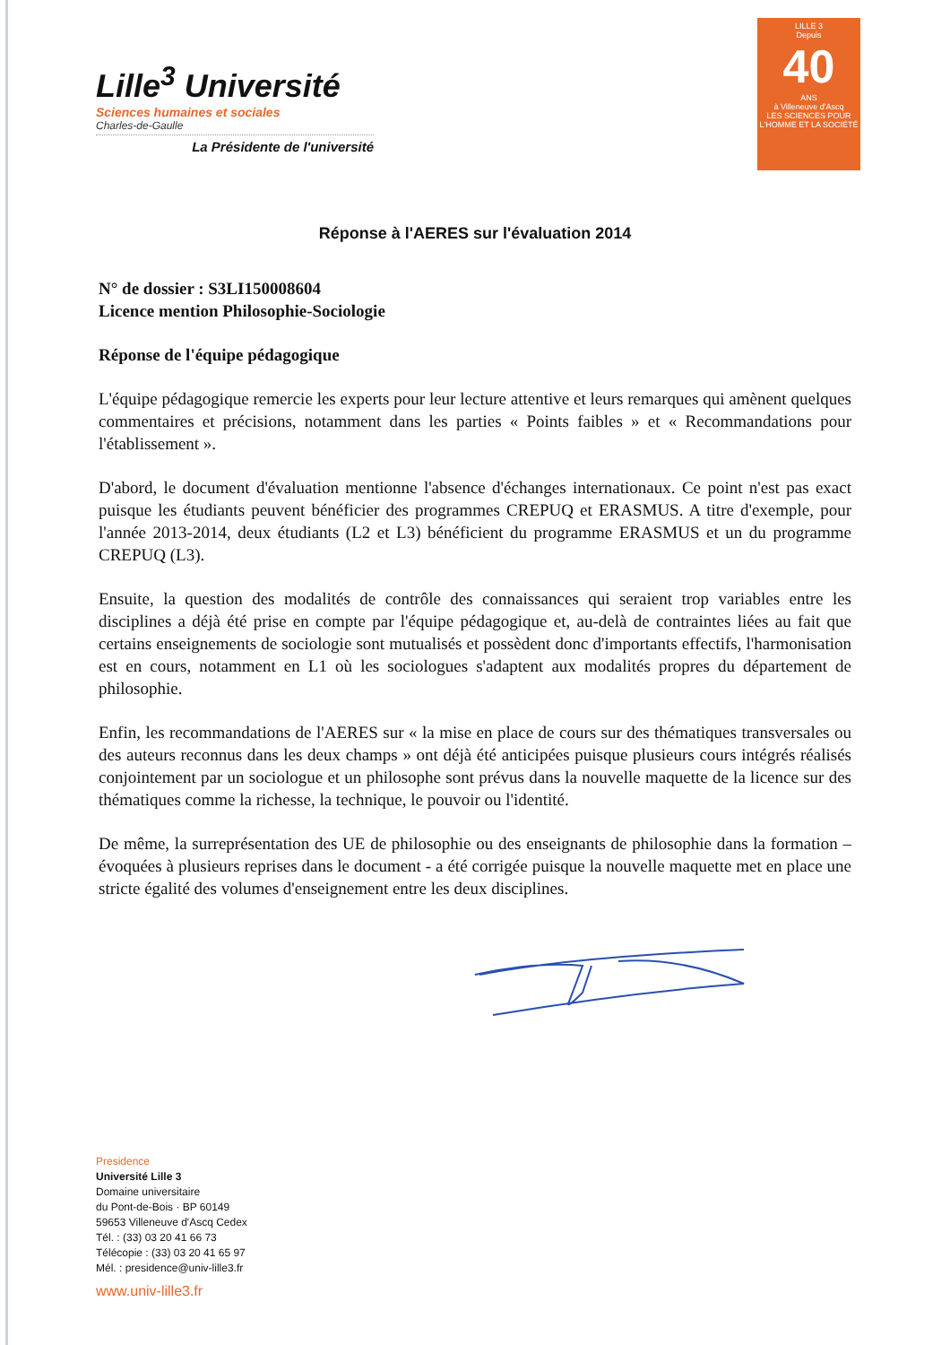Lille<sup>3</sup> Université
Sciences humaines et sociales
Charles-de-Gaulle
La Présidente de l'université
LILLE 3
Depuis
40
ANS
à Villeneuve d'Ascq
LES SCIENCES POUR L'HOMME ET LA SOCIÉTÉ
Réponse à l'AERES sur l'évaluation 2014
N° de dossier : S3LI150008604
Licence mention Philosophie-Sociologie
Réponse de l'équipe pédagogique
L'équipe pédagogique remercie les experts pour leur lecture attentive et leurs remarques qui amènent quelques commentaires et précisions, notamment dans les parties « Points faibles » et « Recommandations pour l'établissement ».
D'abord, le document d'évaluation mentionne l'absence d'échanges internationaux. Ce point n'est pas exact puisque les étudiants peuvent bénéficier des programmes CREPUQ et ERASMUS. A titre d'exemple, pour l'année 2013-2014, deux étudiants (L2 et L3) bénéficient du programme ERASMUS et un du programme CREPUQ (L3).
Ensuite, la question des modalités de contrôle des connaissances qui seraient trop variables entre les disciplines a déjà été prise en compte par l'équipe pédagogique et, au-delà de contraintes liées au fait que certains enseignements de sociologie sont mutualisés et possèdent donc d'importants effectifs, l'harmonisation est en cours, notamment en L1 où les sociologues s'adaptent aux modalités propres du département de philosophie.
Enfin, les recommandations de l'AERES sur « la mise en place de cours sur des thématiques transversales ou des auteurs reconnus dans les deux champs » ont déjà été anticipées puisque plusieurs cours intégrés réalisés conjointement par un sociologue et un philosophe sont prévus dans la nouvelle maquette de la licence sur des thématiques comme la richesse, la technique, le pouvoir ou l'identité.
De même, la surreprésentation des UE de philosophie ou des enseignants de philosophie dans la formation – évoquées à plusieurs reprises dans le document - a été corrigée puisque la nouvelle maquette met en place une stricte égalité des volumes d'enseignement entre les deux disciplines.
Presidence
Université Lille 3
Domaine universitaire
du Pont-de-Bois · BP 60149
59653 Villeneuve d'Ascq Cedex
Tél. : (33) 03 20 41 66 73
Télécopie : (33) 03 20 41 65 97
Mél. : presidence@univ-lille3.fr
www.univ-lille3.fr